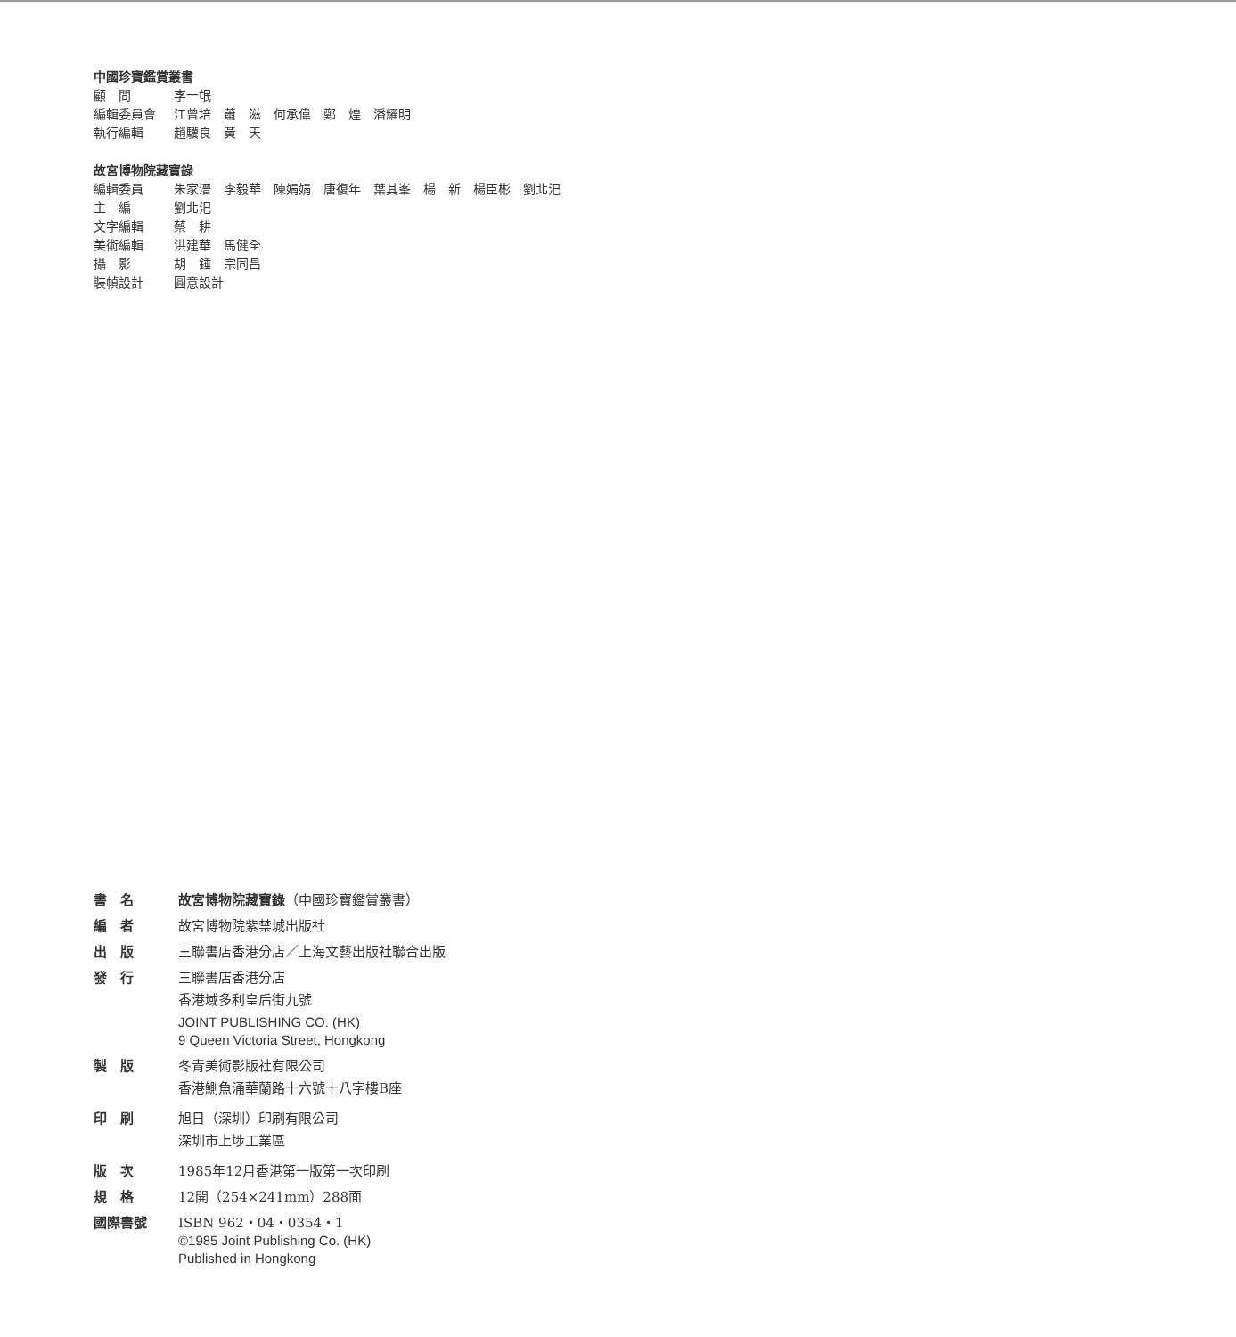中國珍寶鑑賞叢書
顧　問 李一氓
編輯委員會 江曾培　蕭　滋　何承偉　鄭　煌　潘耀明
執行編輯 趙驥良　黃　天
故宮博物院藏寶錄
編輯委員 朱家溍　李毅華　陳娟娟　唐復年　葉其峯　楊　新　楊臣彬　劉北汜
主　編 劉北汜
文字編輯 蔡　耕
美術編輯 洪建華　馬健全
攝　影 胡　錘　宗同昌
裝幀設計 圓意設計
書　名 故宮博物院藏寶錄（中國珍寶鑑賞叢書）
編　者 故宮博物院紫禁城出版社
出　版 三聯書店香港分店／上海文藝出版社聯合出版
發　行 三聯書店香港分店
香港域多利皇后街九號
JOINT PUBLISHING CO. (HK)
9 Queen Victoria Street, Hongkong
製　版 冬青美術影版社有限公司
香港鰂魚涌華蘭路十六號十八字樓B座
印　刷 旭日（深圳）印刷有限公司
深圳市上埗工業區
版　次 1985年12月香港第一版第一次印刷
規　格 12開（254×241mm）288面
國際書號 ISBN 962・04・0354・1
©1985 Joint Publishing Co. (HK)
Published in Hongkong